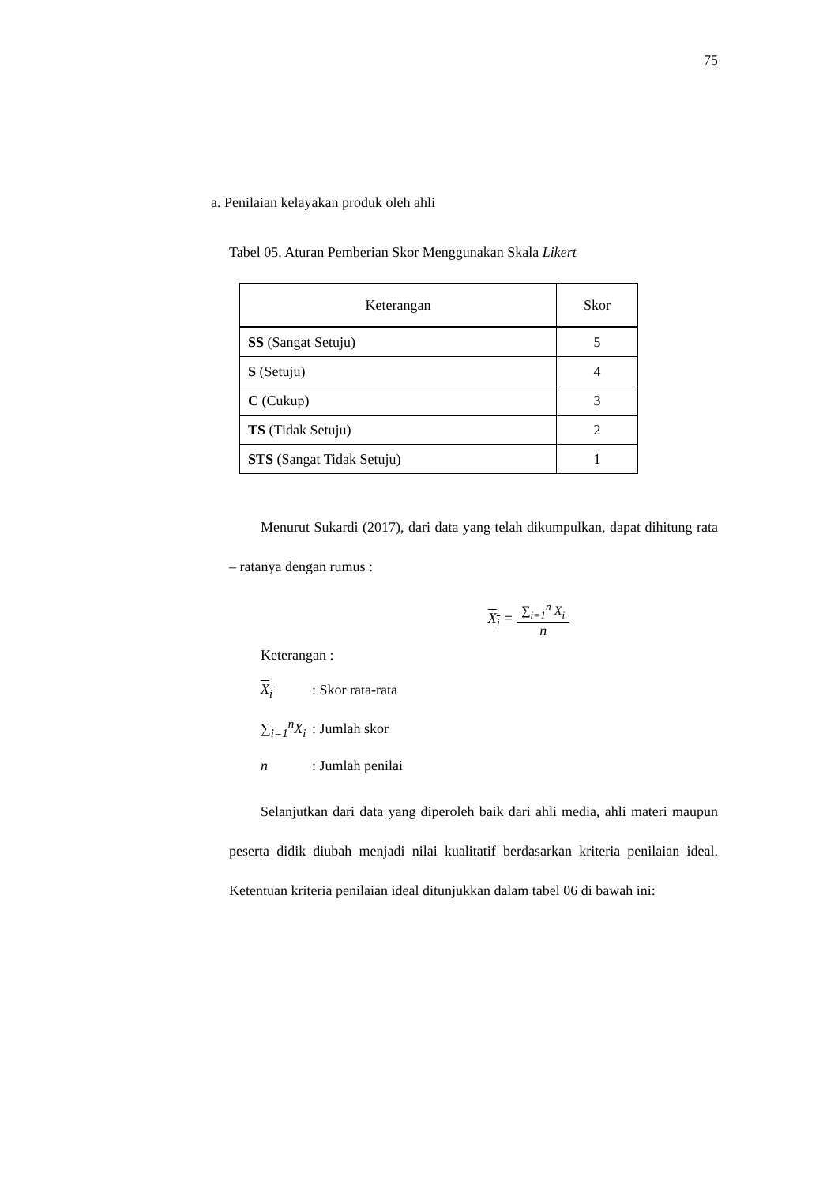75
a. Penilaian kelayakan produk oleh ahli
Tabel 05. Aturan Pemberian Skor Menggunakan Skala Likert
| Keterangan | Skor |
| --- | --- |
| SS (Sangat Setuju) | 5 |
| S (Setuju) | 4 |
| C (Cukup) | 3 |
| TS (Tidak Setuju) | 2 |
| STS (Sangat Tidak Setuju) | 1 |
Menurut Sukardi (2017), dari data yang telah dikumpulkan, dapat dihitung rata – ratanya dengan rumus :
X<sub>i</sub> =
∑<sub>i=1</sub><sup>n</sup> X<sub>i</sub>
n
Keterangan :
X<sub>i</sub>: Skor rata-rata
∑<sub>i=1</sub><sup>n</sup>X<sub>i</sub>: Jumlah skor
n: Jumlah penilai
Selanjutkan dari data yang diperoleh baik dari ahli media, ahli materi maupun peserta didik diubah menjadi nilai kualitatif berdasarkan kriteria penilaian ideal. Ketentuan kriteria penilaian ideal ditunjukkan dalam tabel 06 di bawah ini: